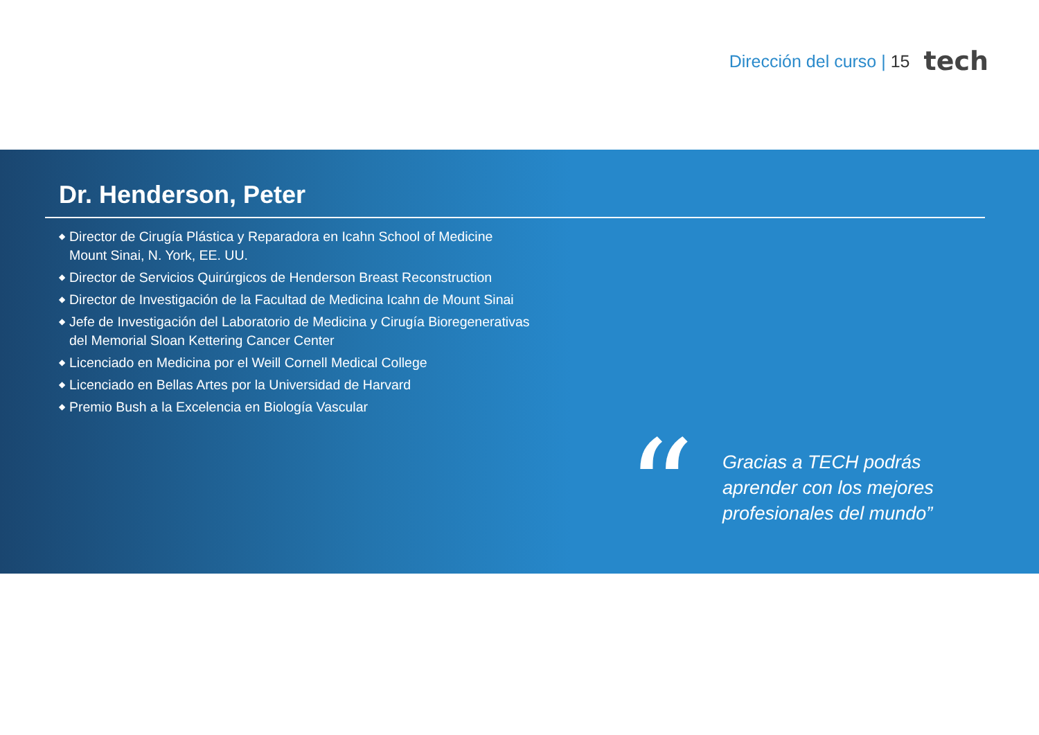Dirección del curso | 15
tech
Dr. Henderson, Peter
◆ Director de Cirugía Plástica y Reparadora en Icahn School of Medicine Mount Sinai, N. York, EE. UU.
◆ Director de Servicios Quirúrgicos de Henderson Breast Reconstruction
◆ Director de Investigación de la Facultad de Medicina Icahn de Mount Sinai
◆ Jefe de Investigación del Laboratorio de Medicina y Cirugía Bioregenerativas del Memorial Sloan Kettering Cancer Center
◆ Licenciado en Medicina por el Weill Cornell Medical College
◆ Licenciado en Bellas Artes por la Universidad de Harvard
◆ Premio Bush a la Excelencia en Biología Vascular
“
Gracias a TECH podrás
aprender con los mejores
profesionales del mundo”